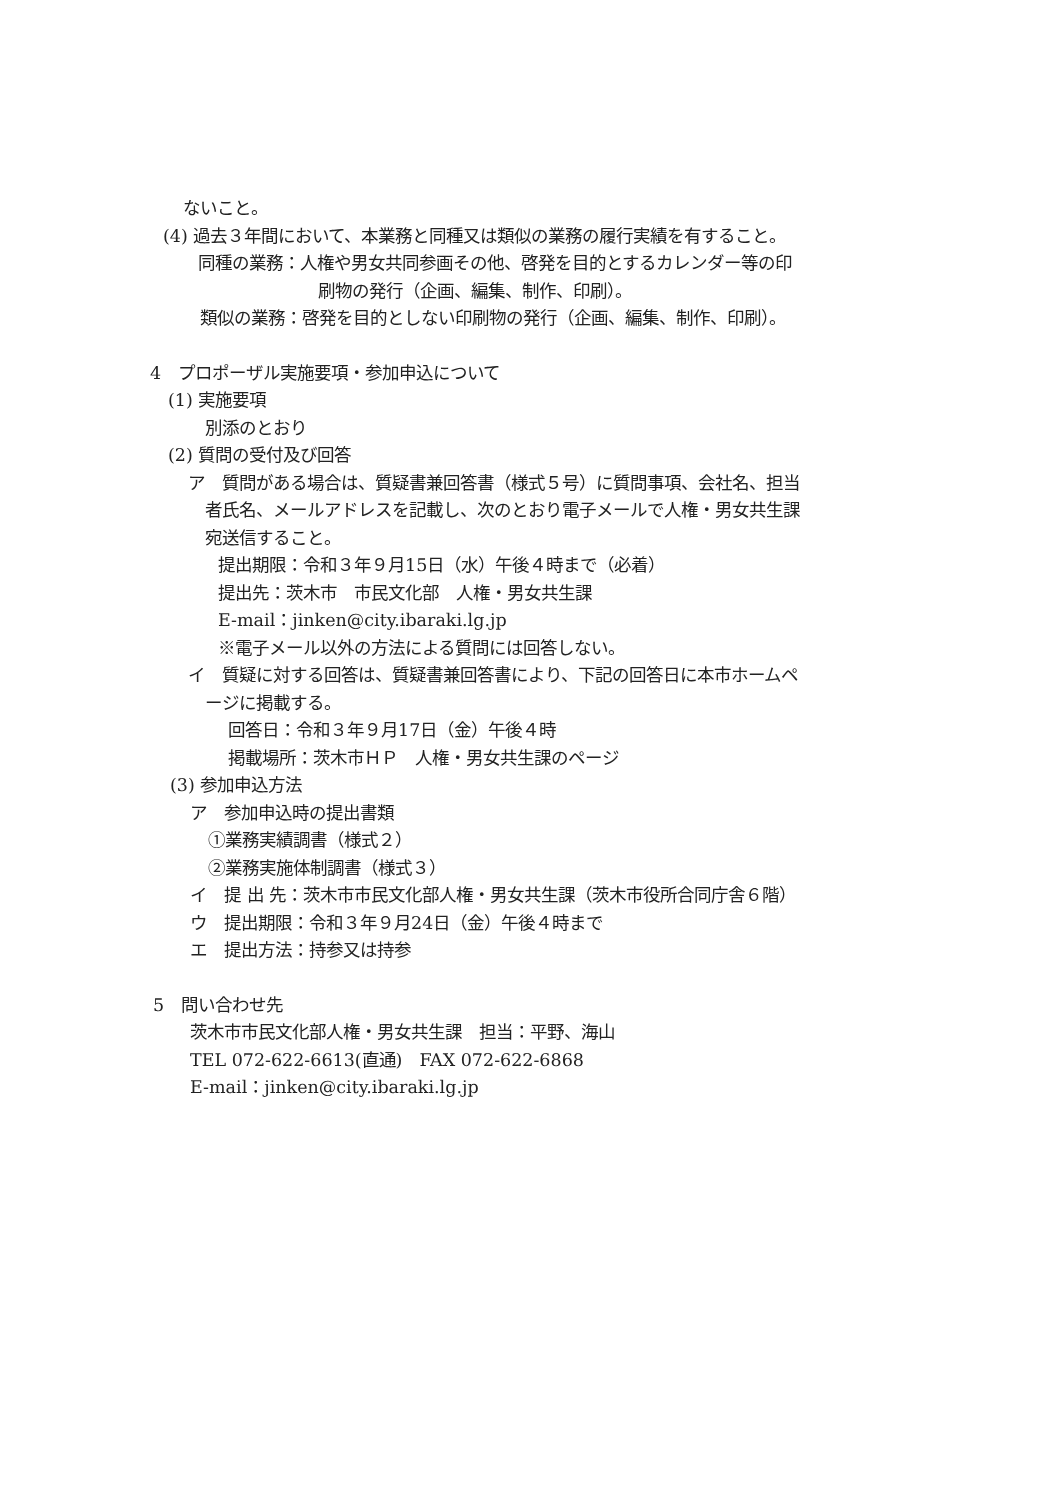ないこと。
(4) 過去３年間において、本業務と同種又は類似の業務の履行実績を有すること。
同種の業務：人権や男女共同参画その他、啓発を目的とするカレンダー等の印
刷物の発行（企画、編集、制作、印刷）。
類似の業務：啓発を目的としない印刷物の発行（企画、編集、制作、印刷）。
4　プロポーザル実施要項・参加申込について
(1) 実施要項
別添のとおり
(2) 質問の受付及び回答
ア　質問がある場合は、質疑書兼回答書（様式５号）に質問事項、会社名、担当
者氏名、メールアドレスを記載し、次のとおり電子メールで人権・男女共生課
宛送信すること。
提出期限：令和３年９月15日（水）午後４時まで（必着）
提出先：茨木市　市民文化部　人権・男女共生課
E-mail：jinken@city.ibaraki.lg.jp
※電子メール以外の方法による質問には回答しない。
イ　質疑に対する回答は、質疑書兼回答書により、下記の回答日に本市ホームペ
ージに掲載する。
回答日：令和３年９月17日（金）午後４時
掲載場所：茨木市ＨＰ　人権・男女共生課のページ
(3) 参加申込方法
ア　参加申込時の提出書類
①業務実績調書（様式２）
②業務実施体制調書（様式３）
イ　提 出 先：茨木市市民文化部人権・男女共生課（茨木市役所合同庁舎６階）
ウ　提出期限：令和３年９月24日（金）午後４時まで
エ　提出方法：持参又は持参
5　問い合わせ先
茨木市市民文化部人権・男女共生課　担当：平野、海山
TEL 072-622-6613(直通)　FAX 072-622-6868
E-mail：jinken@city.ibaraki.lg.jp